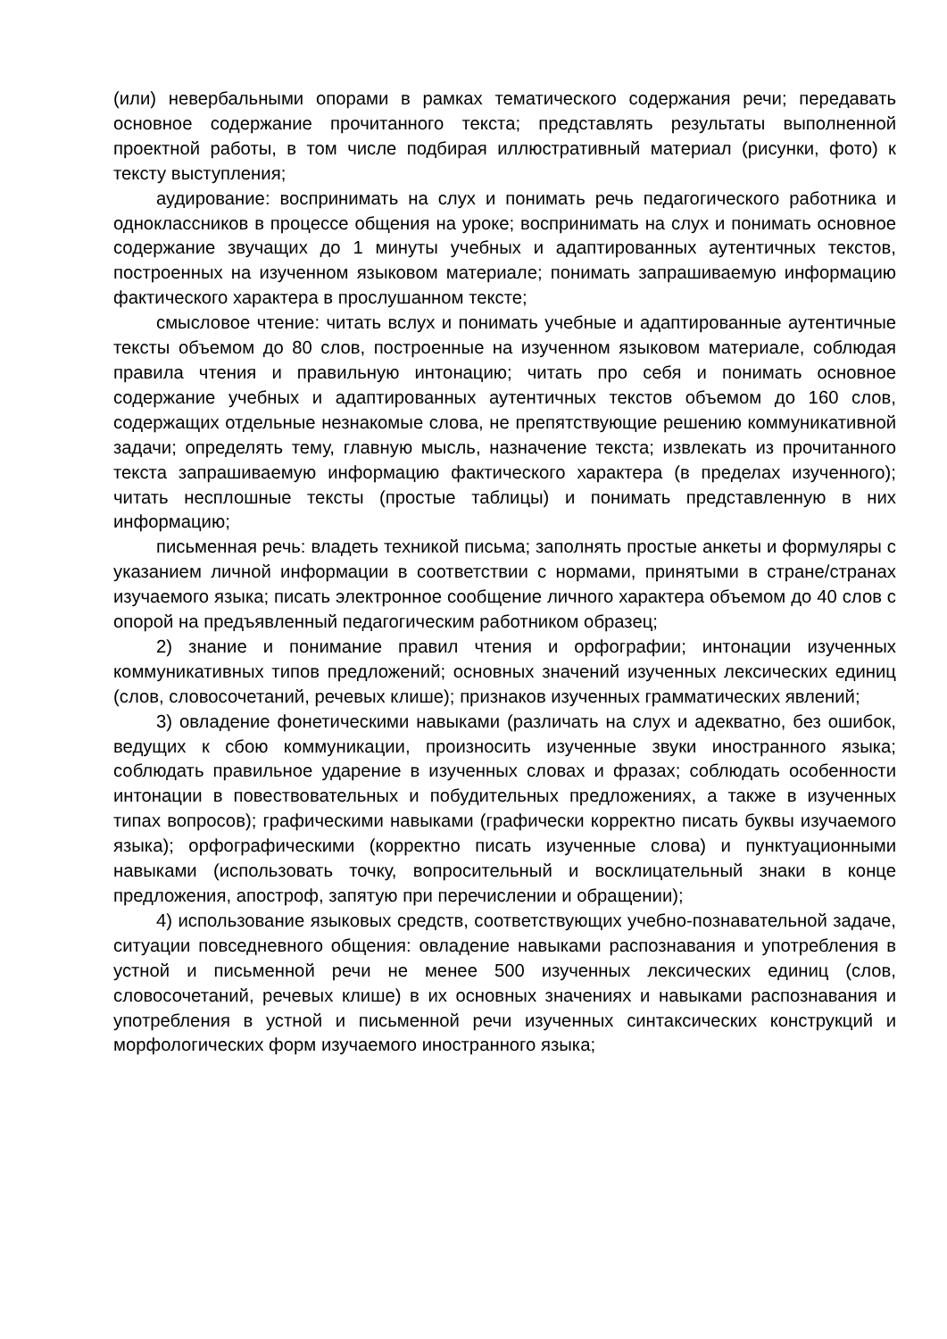(или) невербальными опорами в рамках тематического содержания речи; передавать основное содержание прочитанного текста; представлять результаты выполненной проектной работы, в том числе подбирая иллюстративный материал (рисунки, фото) к тексту выступления;
аудирование: воспринимать на слух и понимать речь педагогического работника и одноклассников в процессе общения на уроке; воспринимать на слух и понимать основное содержание звучащих до 1 минуты учебных и адаптированных аутентичных текстов, построенных на изученном языковом материале; понимать запрашиваемую информацию фактического характера в прослушанном тексте;
смысловое чтение: читать вслух и понимать учебные и адаптированные аутентичные тексты объемом до 80 слов, построенные на изученном языковом материале, соблюдая правила чтения и правильную интонацию; читать про себя и понимать основное содержание учебных и адаптированных аутентичных текстов объемом до 160 слов, содержащих отдельные незнакомые слова, не препятствующие решению коммуникативной задачи; определять тему, главную мысль, назначение текста; извлекать из прочитанного текста запрашиваемую информацию фактического характера (в пределах изученного); читать несплошные тексты (простые таблицы) и понимать представленную в них информацию;
письменная речь: владеть техникой письма; заполнять простые анкеты и формуляры с указанием личной информации в соответствии с нормами, принятыми в стране/странах изучаемого языка; писать электронное сообщение личного характера объемом до 40 слов с опорой на предъявленный педагогическим работником образец;
2) знание и понимание правил чтения и орфографии; интонации изученных коммуникативных типов предложений; основных значений изученных лексических единиц (слов, словосочетаний, речевых клише); признаков изученных грамматических явлений;
3) овладение фонетическими навыками (различать на слух и адекватно, без ошибок, ведущих к сбою коммуникации, произносить изученные звуки иностранного языка; соблюдать правильное ударение в изученных словах и фразах; соблюдать особенности интонации в повествовательных и побудительных предложениях, а также в изученных типах вопросов); графическими навыками (графически корректно писать буквы изучаемого языка); орфографическими (корректно писать изученные слова) и пунктуационными навыками (использовать точку, вопросительный и восклицательный знаки в конце предложения, апостроф, запятую при перечислении и обращении);
4) использование языковых средств, соответствующих учебно-познавательной задаче, ситуации повседневного общения: овладение навыками распознавания и употребления в устной и письменной речи не менее 500 изученных лексических единиц (слов, словосочетаний, речевых клише) в их основных значениях и навыками распознавания и употребления в устной и письменной речи изученных синтаксических конструкций и морфологических форм изучаемого иностранного языка;